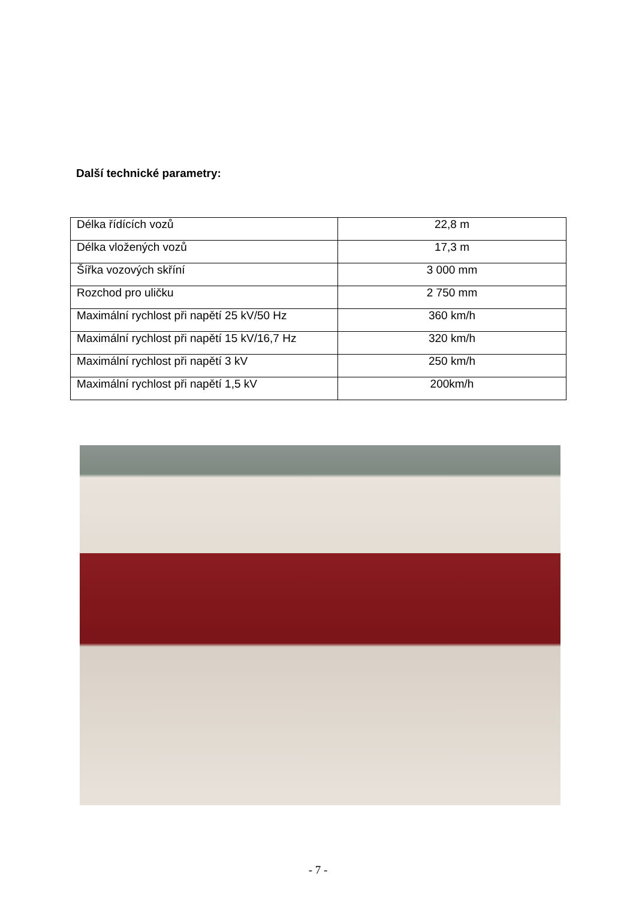Další technické parametry:
| Délka řídících vozů | 22,8 m |
| Délka vložených vozů | 17,3 m |
| Šířka vozových skříní | 3 000 mm |
| Rozchod pro uličku | 2 750 mm |
| Maximální rychlost při napětí 25 kV/50 Hz | 360 km/h |
| Maximální rychlost při napětí 15 kV/16,7 Hz | 320 km/h |
| Maximální rychlost při napětí 3 kV | 250 km/h |
| Maximální rychlost při napětí 1,5 kV | 200km/h |
- 7 -